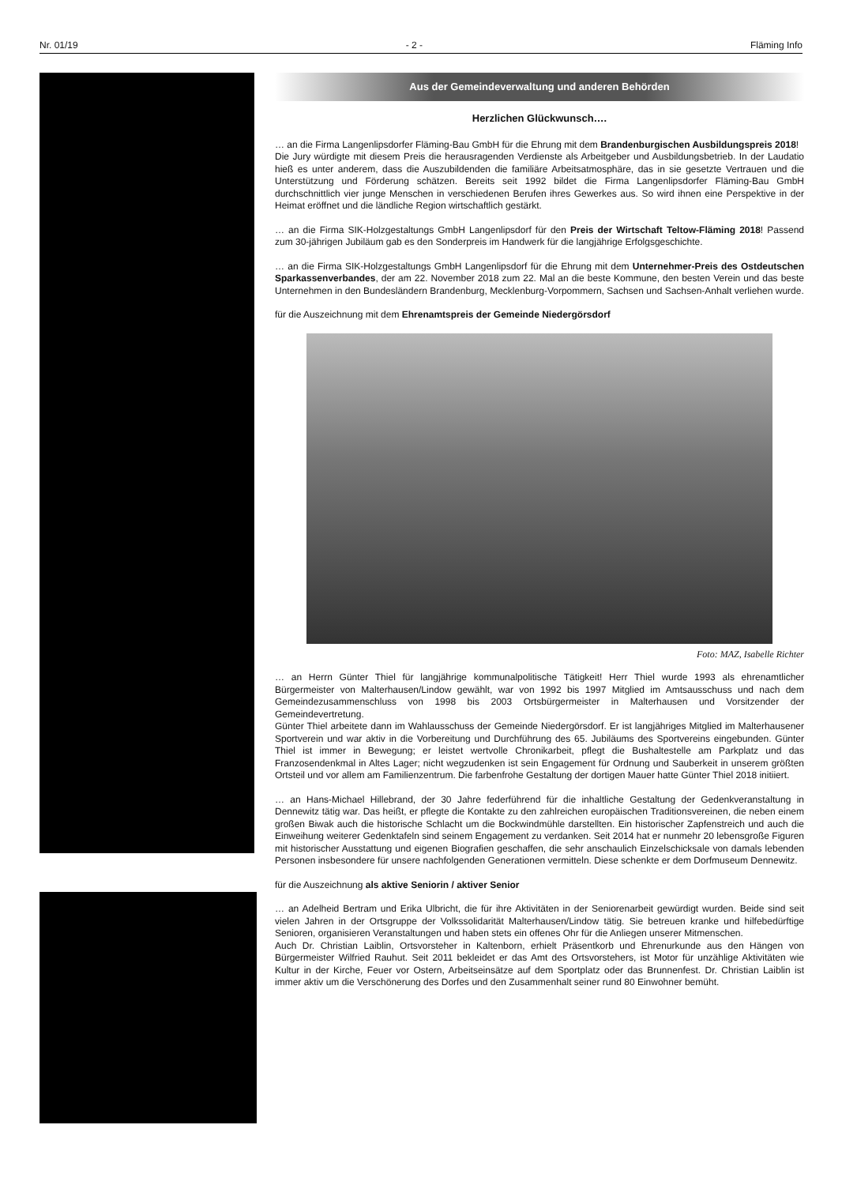Nr. 01/19 - 2 - Fläming Info
Aus der Gemeindeverwaltung und anderen Behörden
Herzlichen Glückwunsch….
… an die Firma Langenlipsdorfer Fläming-Bau GmbH für die Ehrung mit dem Brandenburgischen Ausbildungspreis 2018!
Die Jury würdigte mit diesem Preis die herausragenden Verdienste als Arbeitgeber und Ausbildungsbetrieb. In der Laudatio hieß es unter anderem, dass die Auszubildenden die familiäre Arbeitsatmosphäre, das in sie gesetzte Vertrauen und die Unterstützung und Förderung schätzen. Bereits seit 1992 bildet die Firma Langenlipsdorfer Fläming-Bau GmbH durchschnittlich vier junge Menschen in verschiedenen Berufen ihres Gewerkes aus. So wird ihnen eine Perspektive in der Heimat eröffnet und die ländliche Region wirtschaftlich gestärkt.
… an die Firma SIK-Holzgestaltungs GmbH Langenlipsdorf für den Preis der Wirtschaft Teltow-Fläming 2018! Passend zum 30-jährigen Jubiläum gab es den Sonderpreis im Handwerk für die langjährige Erfolgsgeschichte.
… an die Firma SIK-Holzgestaltungs GmbH Langenlipsdorf für die Ehrung mit dem Unternehmer-Preis des Ostdeutschen Sparkassenverbandes, der am 22. November 2018 zum 22. Mal an die beste Kommune, den besten Verein und das beste Unternehmen in den Bundesländern Brandenburg, Mecklenburg-Vorpommern, Sachsen und Sachsen-Anhalt verliehen wurde.
für die Auszeichnung mit dem Ehrenamtspreis der Gemeinde Niedergörsdorf
Foto: MAZ, Isabelle Richter
… an Herrn Günter Thiel für langjährige kommunalpolitische Tätigkeit! Herr Thiel wurde 1993 als ehrenamtlicher Bürgermeister von Malterhausen/Lindow gewählt, war von 1992 bis 1997 Mitglied im Amtsausschuss und nach dem Gemeindezusammenschluss von 1998 bis 2003 Ortsbürgermeister in Malterhausen und Vorsitzender der Gemeindevertretung.
Günter Thiel arbeitete dann im Wahlausschuss der Gemeinde Niedergörsdorf. Er ist langjähriges Mitglied im Malterhausener Sportverein und war aktiv in die Vorbereitung und Durchführung des 65. Jubiläums des Sportvereins eingebunden. Günter Thiel ist immer in Bewegung; er leistet wertvolle Chronikarbeit, pflegt die Bushaltestelle am Parkplatz und das Franzosendenkmal in Altes Lager; nicht wegzudenken ist sein Engagement für Ordnung und Sauberkeit in unserem größten Ortsteil und vor allem am Familienzentrum. Die farbenfrohe Gestaltung der dortigen Mauer hatte Günter Thiel 2018 initiiert.
… an Hans-Michael Hillebrand, der 30 Jahre federführend für die inhaltliche Gestaltung der Gedenkveranstaltung in Dennewitz tätig war. Das heißt, er pflegte die Kontakte zu den zahlreichen europäischen Traditionsvereinen, die neben einem großen Biwak auch die historische Schlacht um die Bockwindmühle darstellten. Ein historischer Zapfenstreich und auch die Einweihung weiterer Gedenktafeln sind seinem Engagement zu verdanken. Seit 2014 hat er nunmehr 20 lebensgroße Figuren mit historischer Ausstattung und eigenen Biografien geschaffen, die sehr anschaulich Einzelschicksale von damals lebenden Personen insbesondere für unsere nachfolgenden Generationen vermitteln. Diese schenkte er dem Dorfmuseum Dennewitz.
für die Auszeichnung als aktive Seniorin / aktiver Senior
… an Adelheid Bertram und Erika Ulbricht, die für ihre Aktivitäten in der Seniorenarbeit gewürdigt wurden. Beide sind seit vielen Jahren in der Ortsgruppe der Volkssolidarität Malterhausen/Lindow tätig. Sie betreuen kranke und hilfebedürftige Senioren, organisieren Veranstaltungen und haben stets ein offenes Ohr für die Anliegen unserer Mitmenschen.
Auch Dr. Christian Laiblin, Ortsvorsteher in Kaltenborn, erhielt Präsentkorb und Ehrenurkunde aus den Hängen von Bürgermeister Wilfried Rauhut. Seit 2011 bekleidet er das Amt des Ortsvorstehers, ist Motor für unzählige Aktivitäten wie Kultur in der Kirche, Feuer vor Ostern, Arbeitseinsätze auf dem Sportplatz oder das Brunnenfest. Dr. Christian Laiblin ist immer aktiv um die Verschönerung des Dorfes und den Zusammenhalt seiner rund 80 Einwohner bemüht.